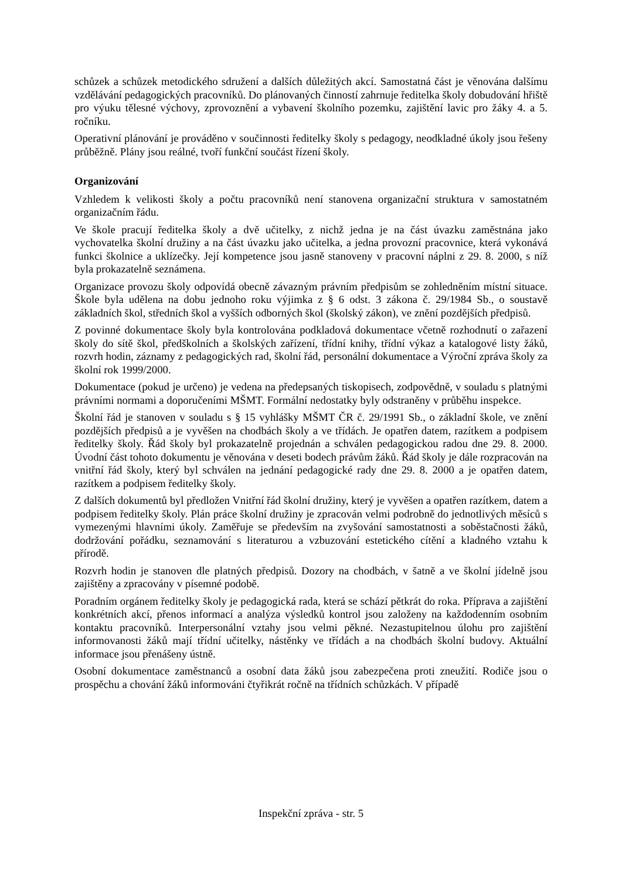schůzek a schůzek metodického sdružení a dalších důležitých akcí. Samostatná část je věnována dalšímu vzdělávání pedagogických pracovníků. Do plánovaných činností zahrnuje ředitelka školy dobudování hřiště pro výuku tělesné výchovy, zprovoznění a vybavení školního pozemku, zajištění lavic pro žáky 4. a 5. ročníku.
Operativní plánování je prováděno v součinnosti ředitelky školy s pedagogy, neodkladné úkoly jsou řešeny průběžně. Plány jsou reálné, tvoří funkční součást řízení školy.
Organizování
Vzhledem k velikosti školy a počtu pracovníků není stanovena organizační struktura v samostatném organizačním řádu.
Ve škole pracují ředitelka školy a dvě učitelky, z nichž jedna je na část úvazku zaměstnána jako vychovatelka školní družiny a na část úvazku jako učitelka, a jedna provozní pracovnice, která vykonává funkci školnice a uklízečky. Její kompetence jsou jasně stanoveny v pracovní náplni z 29. 8. 2000, s níž byla prokazatelně seznámena.
Organizace provozu školy odpovídá obecně závazným právním předpisům se zohledněním místní situace. Škole byla udělena na dobu jednoho roku výjimka z § 6 odst. 3 zákona č. 29/1984 Sb., o soustavě základních škol, středních škol a vyšších odborných škol (školský zákon), ve znění pozdějších předpisů.
Z povinné dokumentace školy byla kontrolována podkladová dokumentace včetně rozhodnutí o zařazení školy do sítě škol, předškolních a školských zařízení, třídní knihy, třídní výkaz a katalogové listy žáků, rozvrh hodin, záznamy z pedagogických rad, školní řád, personální dokumentace a Výroční zpráva školy za školní rok 1999/2000.
Dokumentace (pokud je určeno) je vedena na předepsaných tiskopisech, zodpovědně, v souladu s platnými právními normami a doporučeními MŠMT. Formální nedostatky byly odstraněny v průběhu inspekce.
Školní řád je stanoven v souladu s § 15 vyhlášky MŠMT ČR č. 29/1991 Sb., o základní škole, ve znění pozdějších předpisů a je vyvěšen na chodbách školy a ve třídách. Je opatřen datem, razítkem a podpisem ředitelky školy. Řád školy byl prokazatelně projednán a schválen pedagogickou radou dne 29. 8. 2000. Úvodní část tohoto dokumentu je věnována v deseti bodech právům žáků. Řád školy je dále rozpracován na vnitřní řád školy, který byl schválen na jednání pedagogické rady dne 29. 8. 2000 a je opatřen datem, razítkem a podpisem ředitelky školy.
Z dalších dokumentů byl předložen Vnitřní řád školní družiny, který je vyvěšen a opatřen razítkem, datem a podpisem ředitelky školy. Plán práce školní družiny je zpracován velmi podrobně do jednotlivých měsíců s vymezenými hlavními úkoly. Zaměřuje se především na zvyšování samostatnosti a soběstačnosti žáků, dodržování pořádku, seznamování s literaturou a vzbuzování estetického cítění a kladného vztahu k přírodě.
Rozvrh hodin je stanoven dle platných předpisů. Dozory na chodbách, v šatně a ve školní jídelně jsou zajištěny a zpracovány v písemné podobě.
Poradním orgánem ředitelky školy je pedagogická rada, která se schází pětkrát do roka. Příprava a zajištění konkrétních akcí, přenos informací a analýza výsledků kontrol jsou založeny na každodenním osobním kontaktu pracovníků. Interpersonální vztahy jsou velmi pěkné. Nezastupitelnou úlohu pro zajištění informovanosti žáků mají třídní učitelky, nástěnky ve třídách a na chodbách školní budovy. Aktuální informace jsou přenášeny ústně.
Osobní dokumentace zaměstnanců a osobní data žáků jsou zabezpečena proti zneužití. Rodiče jsou o prospěchu a chování žáků informováni čtyřikrát ročně na třídních schůzkách. V případě
Inspekční zpráva - str. 5